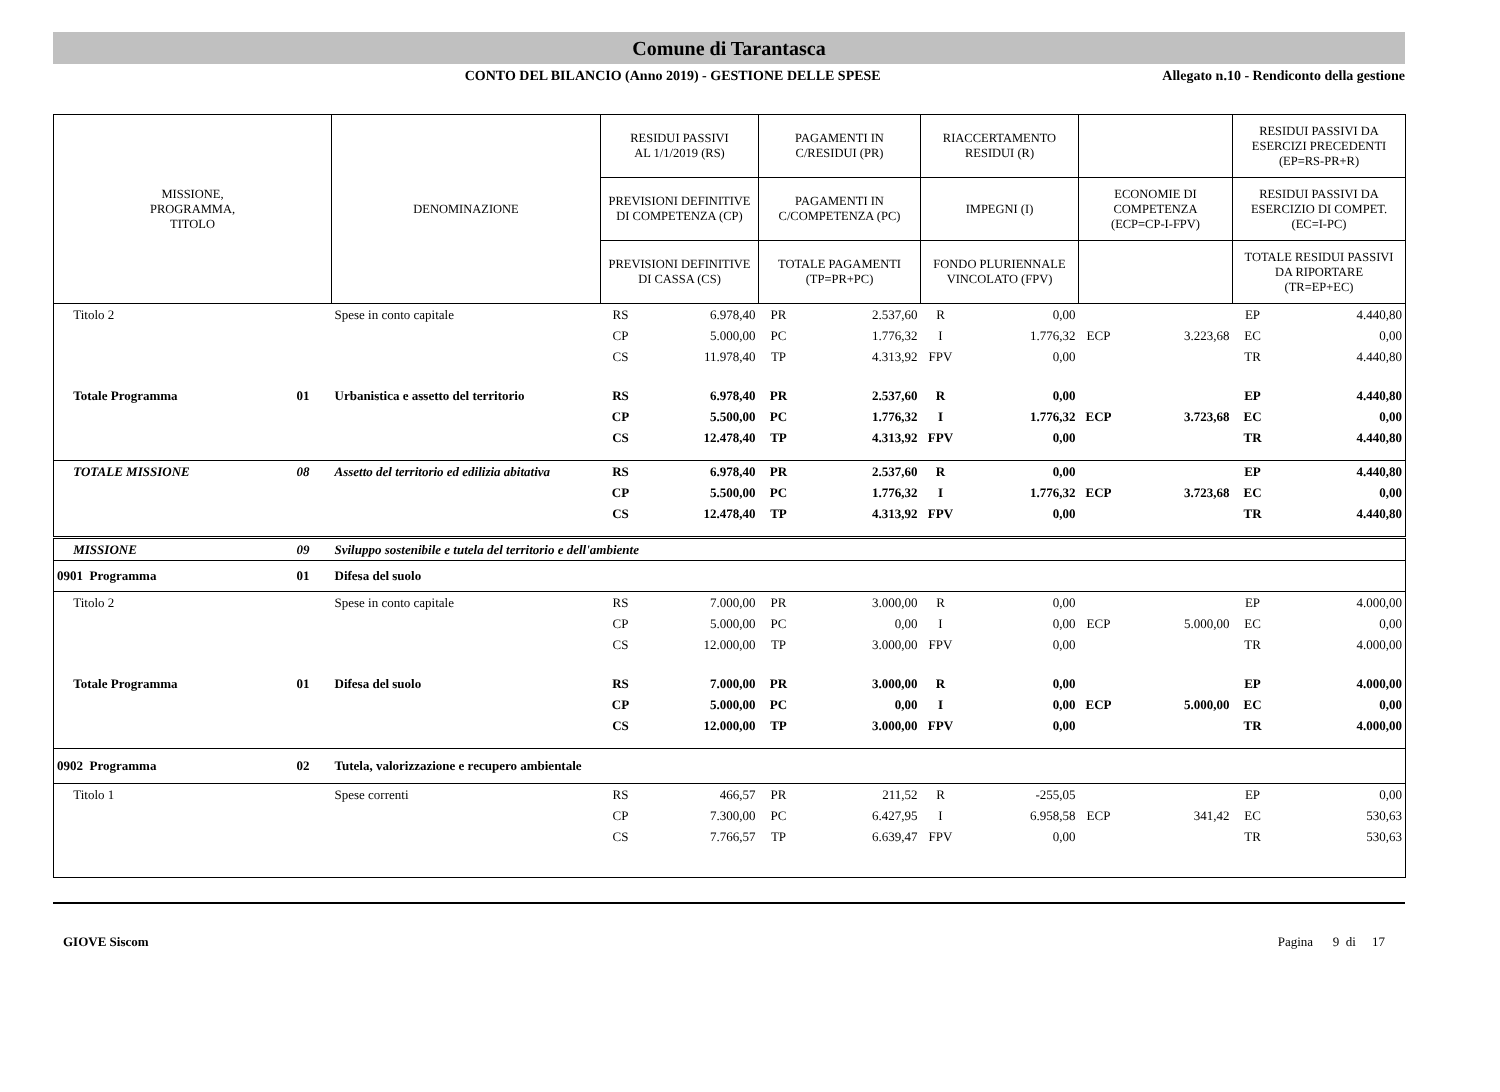Comune di Tarantasca
CONTO DEL BILANCIO (Anno 2019) - GESTIONE DELLE SPESE
Allegato n.10 - Rendiconto della gestione
| MISSIONE, PROGRAMMA, TITOLO | | DENOMINAZIONE | RESIDUI PASSIVI AL 1/1/2019 (RS) | | PAGAMENTI IN C/RESIDUI (PR) | | RIACCERTAMENTO RESIDUI (R) | | | | RESIDUI PASSIVI DA ESERCIZI PRECEDENTI (EP=RS-PR+R) | |
| --- | --- | --- | --- | --- | --- | --- | --- | --- | --- | --- | --- | --- |
| | | | PREVISIONI DEFINITIVE DI COMPETENZA (CP) | | PAGAMENTI IN C/COMPETENZA (PC) | | IMPEGNI (I) | | ECONOMIE DI COMPETENZA (ECP=CP-I-FPV) | | RESIDUI PASSIVI DA ESERCIZIO DI COMPET. (EC=I-PC) | |
| | | | PREVISIONI DEFINITIVE DI CASSA (CS) | | TOTALE PAGAMENTI (TP=PR+PC) | | FONDO PLURIENNALE VINCOLATO (FPV) | | | | TOTALE RESIDUI PASSIVI DA RIPORTARE (TR=EP+EC) | |
| Titolo 2 | | Spese in conto capitale | RS | 6.978,40 | PR | 2.537,60 | R | 0,00 | | | EP | 4.440,80 |
| | | | CP | 5.000,00 | PC | 1.776,32 | I | 1.776,32 | ECP | 3.223,68 | EC | 0,00 |
| | | | CS | 11.978,40 | TP | 4.313,92 | FPV | 0,00 | | | TR | 4.440,80 |
| Totale Programma | 01 | Urbanistica e assetto del territorio | RS | 6.978,40 | PR | 2.537,60 | R | 0,00 | | | EP | 4.440,80 |
| | | | CP | 5.500,00 | PC | 1.776,32 | I | 1.776,32 | ECP | 3.723,68 | EC | 0,00 |
| | | | CS | 12.478,40 | TP | 4.313,92 | FPV | 0,00 | | | TR | 4.440,80 |
| TOTALE MISSIONE | 08 | Assetto del territorio ed edilizia abitativa | RS | 6.978,40 | PR | 2.537,60 | R | 0,00 | | | EP | 4.440,80 |
| | | | CP | 5.500,00 | PC | 1.776,32 | I | 1.776,32 | ECP | 3.723,68 | EC | 0,00 |
| | | | CS | 12.478,40 | TP | 4.313,92 | FPV | 0,00 | | | TR | 4.440,80 |
| MISSIONE | 09 | Sviluppo sostenibile e tutela del territorio e dell'ambiente | | | | | | | | | | |
| 0901 Programma | 01 | Difesa del suolo | | | | | | | | | | |
| Titolo 2 | | Spese in conto capitale | RS | 7.000,00 | PR | 3.000,00 | R | 0,00 | | | EP | 4.000,00 |
| | | | CP | 5.000,00 | PC | 0,00 | I | 0,00 | ECP | 5.000,00 | EC | 0,00 |
| | | | CS | 12.000,00 | TP | 3.000,00 | FPV | 0,00 | | | TR | 4.000,00 |
| Totale Programma | 01 | Difesa del suolo | RS | 7.000,00 | PR | 3.000,00 | R | 0,00 | | | EP | 4.000,00 |
| | | | CP | 5.000,00 | PC | 0,00 | I | 0,00 | ECP | 5.000,00 | EC | 0,00 |
| | | | CS | 12.000,00 | TP | 3.000,00 | FPV | 0,00 | | | TR | 4.000,00 |
| 0902 Programma | 02 | Tutela, valorizzazione e recupero ambientale | | | | | | | | | | |
| Titolo 1 | | Spese correnti | RS | 466,57 | PR | 211,52 | R | -255,05 | | | EP | 0,00 |
| | | | CP | 7.300,00 | PC | 6.427,95 | I | 6.958,58 | ECP | 341,42 | EC | 530,63 |
| | | | CS | 7.766,57 | TP | 6.639,47 | FPV | 0,00 | | | TR | 530,63 |
GIOVE Siscom Pagina 9 di 17